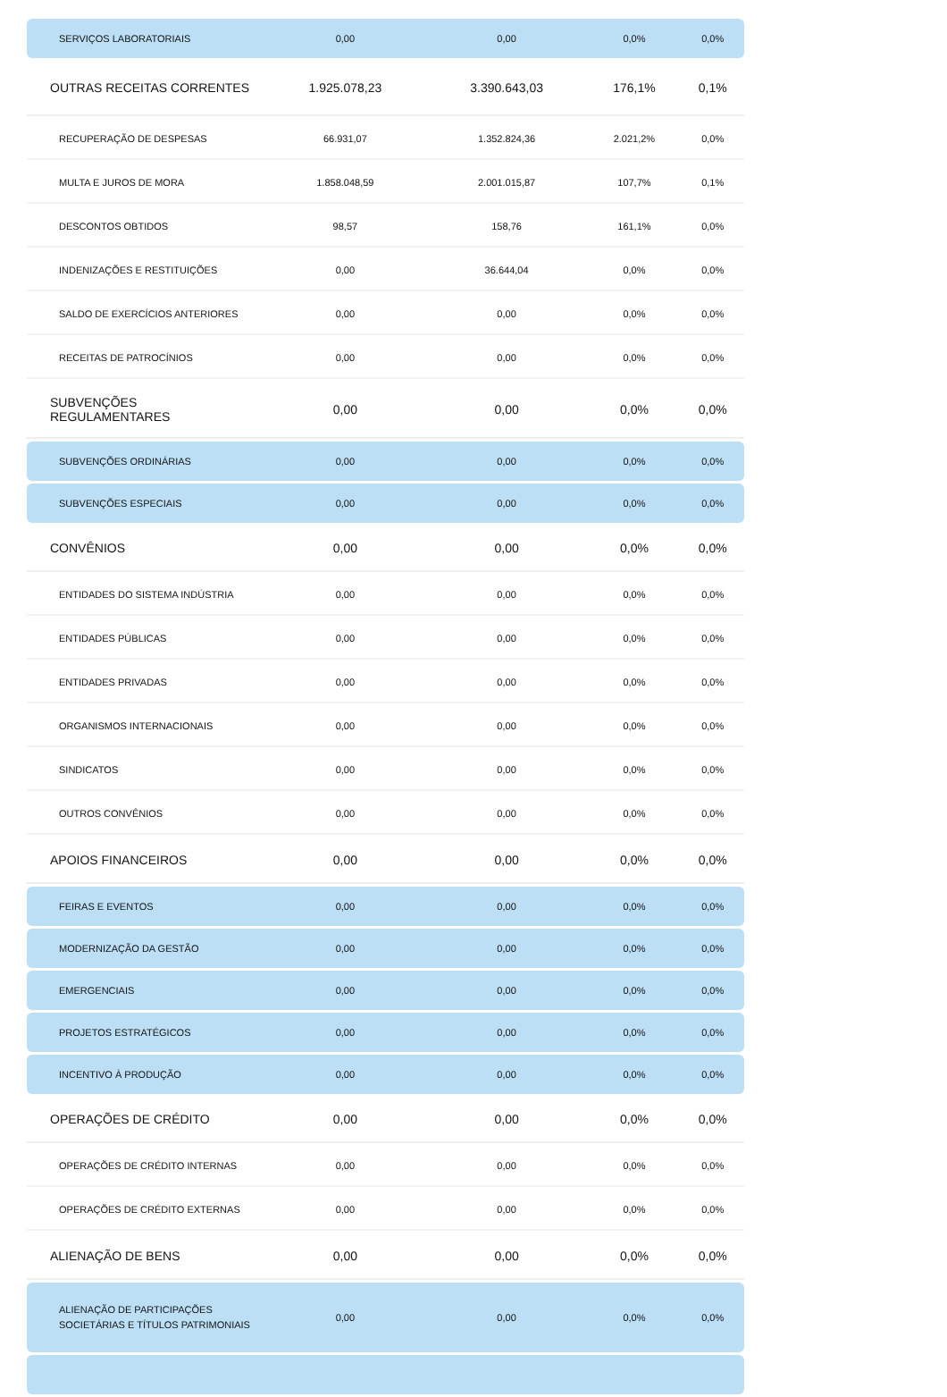| SERVIÇOS LABORATORIAIS | 0,00 | 0,00 | 0,0% | 0,0% |
| OUTRAS RECEITAS CORRENTES | 1.925.078,23 | 3.390.643,03 | 176,1% | 0,1% |
| RECUPERAÇÃO DE DESPESAS | 66.931,07 | 1.352.824,36 | 2.021,2% | 0,0% |
| MULTA E JUROS DE MORA | 1.858.048,59 | 2.001.015,87 | 107,7% | 0,1% |
| DESCONTOS OBTIDOS | 98,57 | 158,76 | 161,1% | 0,0% |
| INDENIZAÇÕES E RESTITUIÇÕES | 0,00 | 36.644,04 | 0,0% | 0,0% |
| SALDO DE EXERCÍCIOS ANTERIORES | 0,00 | 0,00 | 0,0% | 0,0% |
| RECEITAS DE PATROCÍNIOS | 0,00 | 0,00 | 0,0% | 0,0% |
| SUBVENÇÕES REGULAMENTARES | 0,00 | 0,00 | 0,0% | 0,0% |
| SUBVENÇÕES ORDINÁRIAS | 0,00 | 0,00 | 0,0% | 0,0% |
| SUBVENÇÕES ESPECIAIS | 0,00 | 0,00 | 0,0% | 0,0% |
| CONVÊNIOS | 0,00 | 0,00 | 0,0% | 0,0% |
| ENTIDADES DO SISTEMA INDÚSTRIA | 0,00 | 0,00 | 0,0% | 0,0% |
| ENTIDADES PÚBLICAS | 0,00 | 0,00 | 0,0% | 0,0% |
| ENTIDADES PRIVADAS | 0,00 | 0,00 | 0,0% | 0,0% |
| ORGANISMOS INTERNACIONAIS | 0,00 | 0,00 | 0,0% | 0,0% |
| SINDICATOS | 0,00 | 0,00 | 0,0% | 0,0% |
| OUTROS CONVÊNIOS | 0,00 | 0,00 | 0,0% | 0,0% |
| APOIOS FINANCEIROS | 0,00 | 0,00 | 0,0% | 0,0% |
| FEIRAS E EVENTOS | 0,00 | 0,00 | 0,0% | 0,0% |
| MODERNIZAÇÃO DA GESTÃO | 0,00 | 0,00 | 0,0% | 0,0% |
| EMERGENCIAIS | 0,00 | 0,00 | 0,0% | 0,0% |
| PROJETOS ESTRATÉGICOS | 0,00 | 0,00 | 0,0% | 0,0% |
| INCENTIVO À PRODUÇÃO | 0,00 | 0,00 | 0,0% | 0,0% |
| OPERAÇÕES DE CRÉDITO | 0,00 | 0,00 | 0,0% | 0,0% |
| OPERAÇÕES DE CRÉDITO INTERNAS | 0,00 | 0,00 | 0,0% | 0,0% |
| OPERAÇÕES DE CRÉDITO EXTERNAS | 0,00 | 0,00 | 0,0% | 0,0% |
| ALIENAÇÃO DE BENS | 0,00 | 0,00 | 0,0% | 0,0% |
| ALIENAÇÃO DE PARTICIPAÇÕES SOCIETÁRIAS E TÍTULOS PATRIMONIAIS | 0,00 | 0,00 | 0,0% | 0,0% |